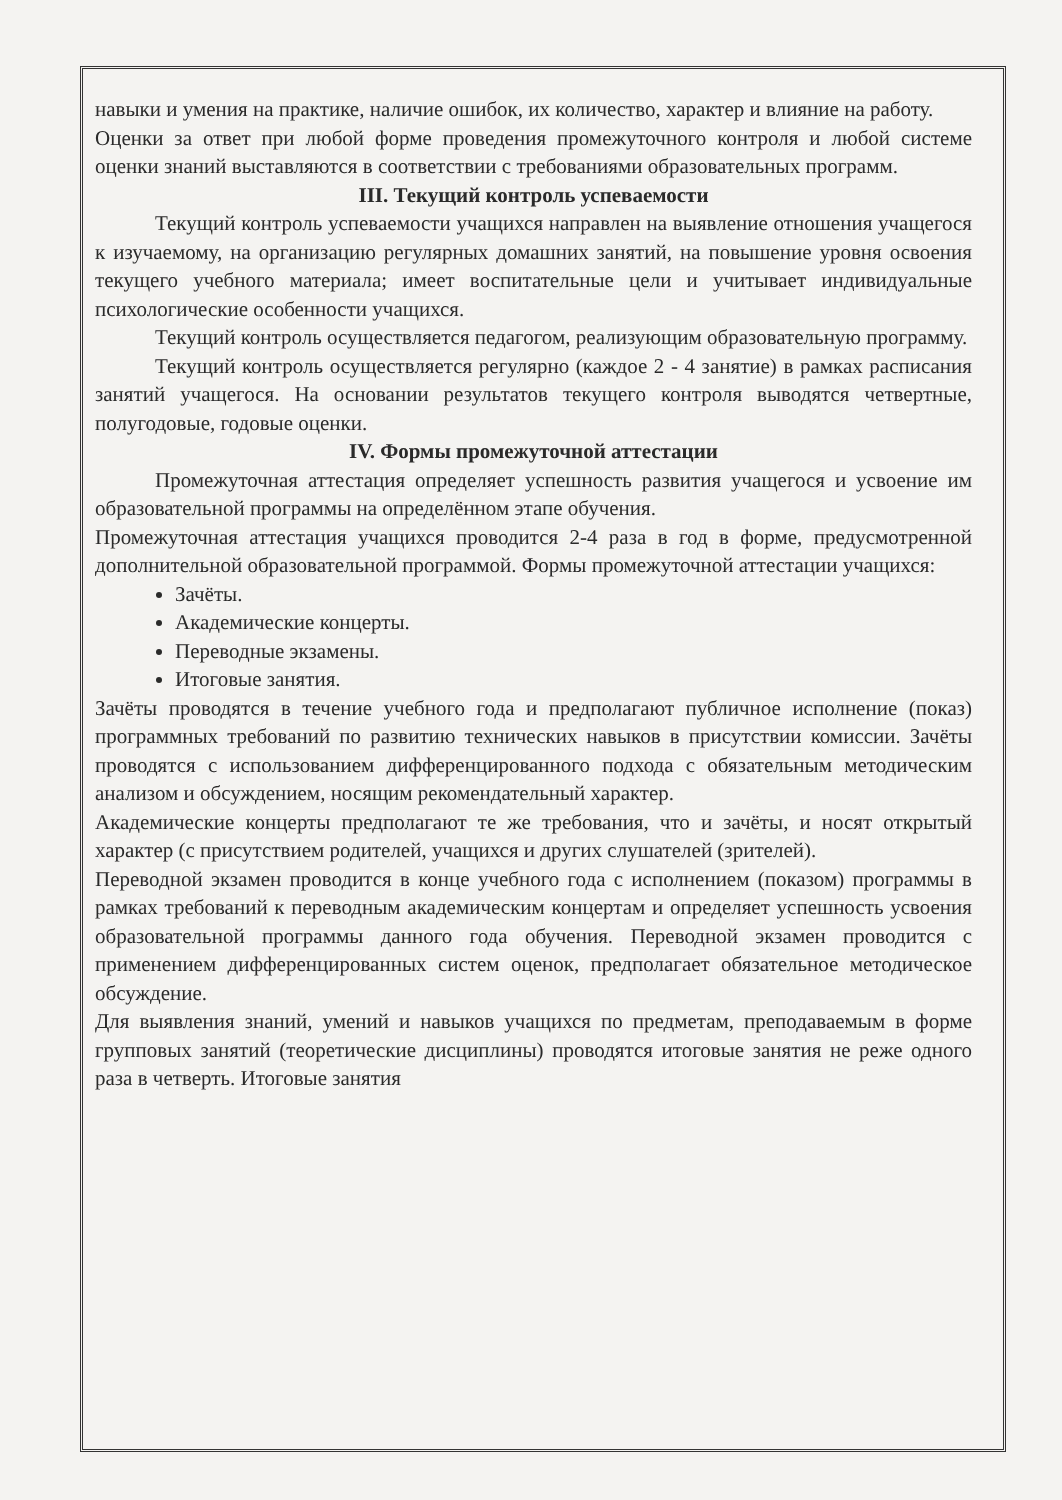навыки и умения на практике, наличие ошибок, их количество, характер и влияние на работу.
Оценки за ответ при любой форме проведения промежуточного контроля и любой системе оценки знаний выставляются в соответствии с требованиями образовательных программ.
III. Текущий контроль успеваемости
Текущий контроль успеваемости учащихся направлен на выявление отношения учащегося к изучаемому, на организацию регулярных домашних занятий, на повышение уровня освоения текущего учебного материала; имеет воспитательные цели и учитывает индивидуальные психологические особенности учащихся.
Текущий контроль осуществляется педагогом, реализующим образовательную программу.
Текущий контроль осуществляется регулярно (каждое 2 - 4 занятие) в рамках расписания занятий учащегося. На основании результатов текущего контроля выводятся четвертные, полугодовые, годовые оценки.
IV. Формы промежуточной аттестации
Промежуточная аттестация определяет успешность развития учащегося и усвоение им образовательной программы на определённом этапе обучения.
Промежуточная аттестация учащихся проводится 2-4 раза в год в форме, предусмотренной дополнительной образовательной программой. Формы промежуточной аттестации учащихся:
Зачёты.
Академические концерты.
Переводные экзамены.
Итоговые занятия.
Зачёты проводятся в течение учебного года и предполагают публичное исполнение (показ) программных требований по развитию технических навыков в присутствии комиссии. Зачёты проводятся с использованием дифференцированного подхода с обязательным методическим анализом и обсуждением, носящим рекомендательный характер.
Академические концерты предполагают те же требования, что и зачёты, и носят открытый характер (с присутствием родителей, учащихся и других слушателей (зрителей).
Переводной экзамен проводится в конце учебного года с исполнением (показом) программы в рамках требований к переводным академическим концертам и определяет успешность усвоения образовательной программы данного года обучения. Переводной экзамен проводится с применением дифференцированных систем оценок, предполагает обязательное методическое обсуждение.
Для выявления знаний, умений и навыков учащихся по предметам, преподаваемым в форме групповых занятий (теоретические дисциплины) проводятся итоговые занятия не реже одного раза в четверть. Итоговые занятия